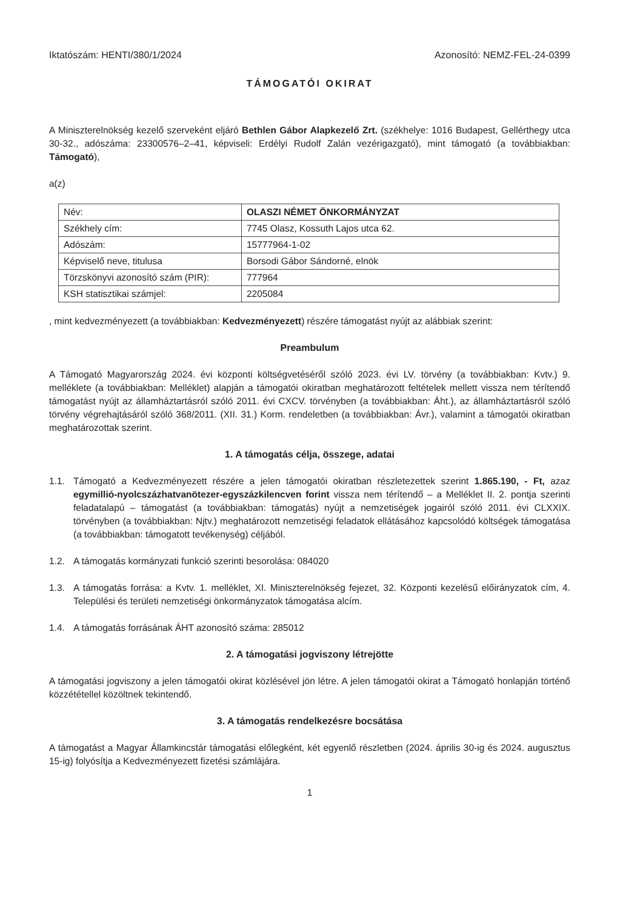Iktatószám: HENTI/380/1/2024 Azonosító: NEMZ-FEL-24-0399
TÁMOGATÓI OKIRAT
A Miniszterelnökség kezelő szerveként eljáró Bethlen Gábor Alapkezelő Zrt. (székhelye: 1016 Budapest, Gellérthegy utca 30-32., adószáma: 23300576–2–41, képviseli: Erdélyi Rudolf Zalán vezérigazgató), mint támogató (a továbbiakban: Támogató),
a(z)
| Név: | OLASZI NÉMET ÖNKORMÁNYZAT |
| Székhely cím: | 7745 Olasz, Kossuth Lajos utca 62. |
| Adószám: | 15777964-1-02 |
| Képviselő neve, titulusa | Borsodi Gábor Sándorné, elnök |
| Törzskönyvi azonosító szám (PIR): | 777964 |
| KSH statisztikai számjel: | 2205084 |
, mint kedvezményezett (a továbbiakban: Kedvezményezett) részére támogatást nyújt az alábbiak szerint:
Preambulum
A Támogató Magyarország 2024. évi központi költségvetéséről szóló 2023. évi LV. törvény (a továbbiakban: Kvtv.) 9. melléklete (a továbbiakban: Melléklet) alapján a támogatói okiratban meghatározott feltételek mellett vissza nem térítendő támogatást nyújt az államháztartásról szóló 2011. évi CXCV. törvényben (a továbbiakban: Áht.), az államháztartásról szóló törvény végrehajtásáról szóló 368/2011. (XII. 31.) Korm. rendeletben (a továbbiakban: Ávr.), valamint a támogatói okiratban meghatározottak szerint.
1. A támogatás célja, összege, adatai
1.1. Támogató a Kedvezményezett részére a jelen támogatói okiratban részletezettek szerint 1.865.190, - Ft, azaz egymillió-nyolcszázhatvanötezer-egyszázkilencven forint vissza nem térítendő – a Melléklet II. 2. pontja szerinti feladatalapú – támogatást (a továbbiakban: támogatás) nyújt a nemzetiségek jogairól szóló 2011. évi CLXXIX. törvényben (a továbbiakban: Njtv.) meghatározott nemzetiségi feladatok ellátásához kapcsolódó költségek támogatása (a továbbiakban: támogatott tevékenység) céljából.
1.2. A támogatás kormányzati funkció szerinti besorolása: 084020
1.3. A támogatás forrása: a Kvtv. 1. melléklet, XI. Miniszterelnökség fejezet, 32. Központi kezelésű előirányzatok cím, 4. Települési és területi nemzetiségi önkormányzatok támogatása alcím.
1.4. A támogatás forrásának ÁHT azonosító száma: 285012
2. A támogatási jogviszony létrejötte
A támogatási jogviszony a jelen támogatói okirat közlésével jön létre. A jelen támogatói okirat a Támogató honlapján történő közzététellel közöltnek tekintendő.
3. A támogatás rendelkezésre bocsátása
A támogatást a Magyar Államkincstár támogatási előlegként, két egyenlő részletben (2024. április 30-ig és 2024. augusztus 15-ig) folyósítja a Kedvezményezett fizetési számlájára.
1